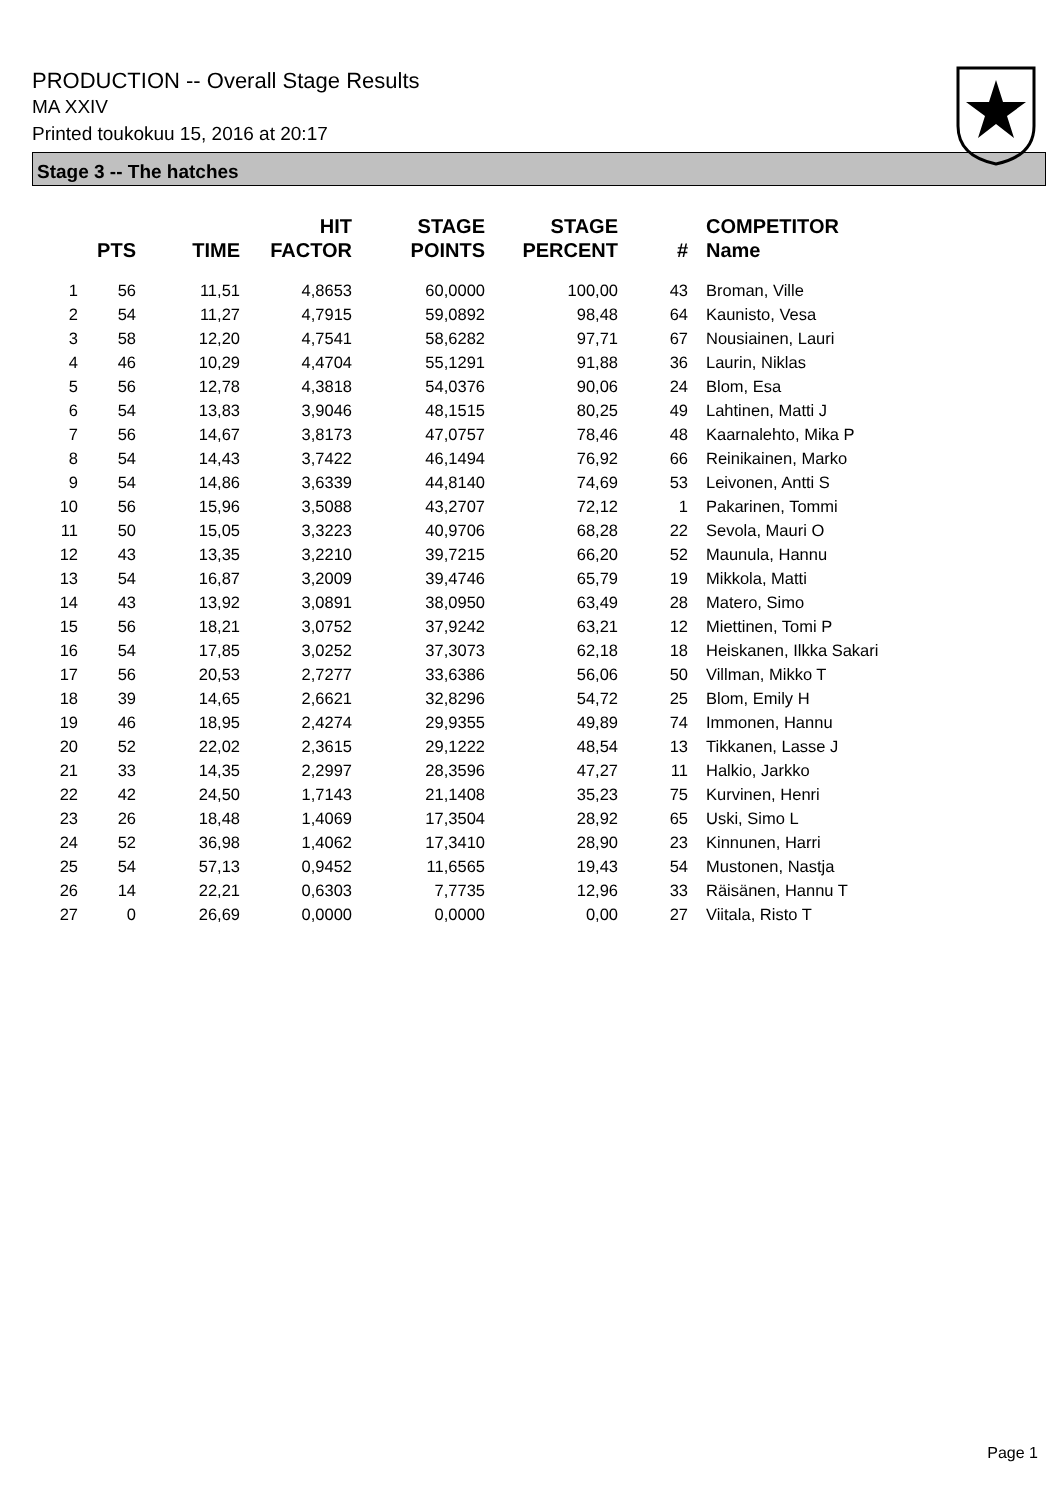PRODUCTION -- Overall Stage Results
MA XXIV
Printed toukokuu 15, 2016 at 20:17
Stage 3 -- The hatches
| | PTS | TIME | HIT FACTOR | STAGE POINTS | STAGE PERCENT | # | COMPETITOR Name |
| --- | --- | --- | --- | --- | --- | --- | --- |
| 1 | 56 | 11,51 | 4,8653 | 60,0000 | 100,00 | 43 | Broman, Ville |
| 2 | 54 | 11,27 | 4,7915 | 59,0892 | 98,48 | 64 | Kaunisto, Vesa |
| 3 | 58 | 12,20 | 4,7541 | 58,6282 | 97,71 | 67 | Nousiainen, Lauri |
| 4 | 46 | 10,29 | 4,4704 | 55,1291 | 91,88 | 36 | Laurin, Niklas |
| 5 | 56 | 12,78 | 4,3818 | 54,0376 | 90,06 | 24 | Blom, Esa |
| 6 | 54 | 13,83 | 3,9046 | 48,1515 | 80,25 | 49 | Lahtinen, Matti J |
| 7 | 56 | 14,67 | 3,8173 | 47,0757 | 78,46 | 48 | Kaarnalehto, Mika P |
| 8 | 54 | 14,43 | 3,7422 | 46,1494 | 76,92 | 66 | Reinikainen, Marko |
| 9 | 54 | 14,86 | 3,6339 | 44,8140 | 74,69 | 53 | Leivonen, Antti S |
| 10 | 56 | 15,96 | 3,5088 | 43,2707 | 72,12 | 1 | Pakarinen, Tommi |
| 11 | 50 | 15,05 | 3,3223 | 40,9706 | 68,28 | 22 | Sevola, Mauri O |
| 12 | 43 | 13,35 | 3,2210 | 39,7215 | 66,20 | 52 | Maunula, Hannu |
| 13 | 54 | 16,87 | 3,2009 | 39,4746 | 65,79 | 19 | Mikkola, Matti |
| 14 | 43 | 13,92 | 3,0891 | 38,0950 | 63,49 | 28 | Matero, Simo |
| 15 | 56 | 18,21 | 3,0752 | 37,9242 | 63,21 | 12 | Miettinen, Tomi P |
| 16 | 54 | 17,85 | 3,0252 | 37,3073 | 62,18 | 18 | Heiskanen, Ilkka Sakari |
| 17 | 56 | 20,53 | 2,7277 | 33,6386 | 56,06 | 50 | Villman, Mikko T |
| 18 | 39 | 14,65 | 2,6621 | 32,8296 | 54,72 | 25 | Blom, Emily H |
| 19 | 46 | 18,95 | 2,4274 | 29,9355 | 49,89 | 74 | Immonen, Hannu |
| 20 | 52 | 22,02 | 2,3615 | 29,1222 | 48,54 | 13 | Tikkanen, Lasse J |
| 21 | 33 | 14,35 | 2,2997 | 28,3596 | 47,27 | 11 | Halkio, Jarkko |
| 22 | 42 | 24,50 | 1,7143 | 21,1408 | 35,23 | 75 | Kurvinen, Henri |
| 23 | 26 | 18,48 | 1,4069 | 17,3504 | 28,92 | 65 | Uski, Simo L |
| 24 | 52 | 36,98 | 1,4062 | 17,3410 | 28,90 | 23 | Kinnunen, Harri |
| 25 | 54 | 57,13 | 0,9452 | 11,6565 | 19,43 | 54 | Mustonen, Nastja |
| 26 | 14 | 22,21 | 0,6303 | 7,7735 | 12,96 | 33 | Räisänen, Hannu T |
| 27 | 0 | 26,69 | 0,0000 | 0,0000 | 0,00 | 27 | Viitala, Risto T |
Page 1